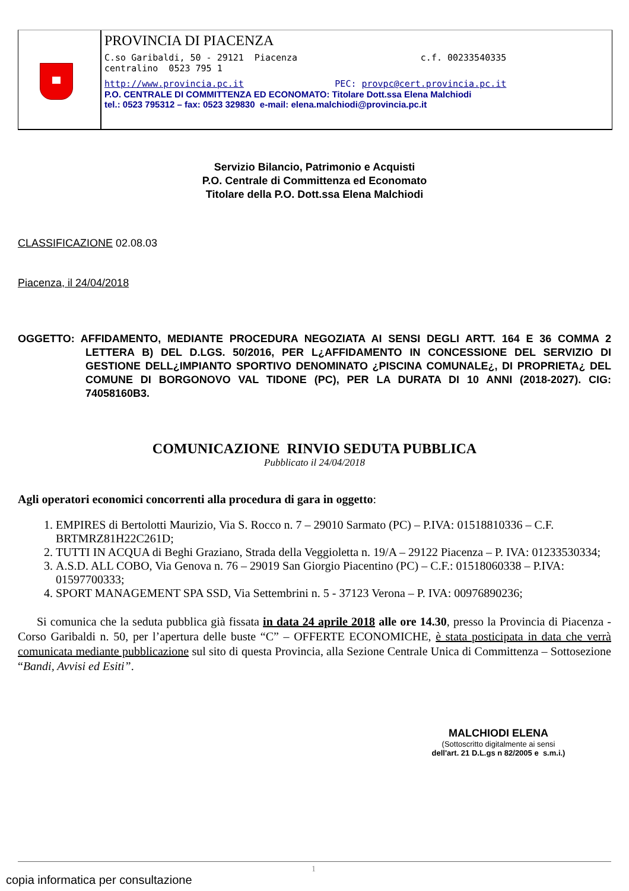PROVINCIA DI PIACENZA
C.so Garibaldi, 50 - 29121 Piacenza c.f. 00233540335
centralino 0523 795 1
http://www.provincia.pc.it PEC: provpc@cert.provincia.pc.it
P.O. CENTRALE DI COMMITTENZA ED ECONOMATO: Titolare Dott.ssa Elena Malchiodi
tel.: 0523 795312 – fax: 0523 329830 e-mail: elena.malchiodi@provincia.pc.it
Servizio Bilancio, Patrimonio e Acquisti
P.O. Centrale di Committenza ed Economato
Titolare della P.O. Dott.ssa Elena Malchiodi
CLASSIFICAZIONE 02.08.03
Piacenza, il 24/04/2018
OGGETTO: AFFIDAMENTO, MEDIANTE PROCEDURA NEGOZIATA AI SENSI DEGLI ARTT. 164 E 36 COMMA 2 LETTERA B) DEL D.LGS. 50/2016, PER L¿AFFIDAMENTO IN CONCESSIONE DEL SERVIZIO DI GESTIONE DELL¿IMPIANTO SPORTIVO DENOMINATO ¿PISCINA COMUNALE¿, DI PROPRIETA¿ DEL COMUNE DI BORGONOVO VAL TIDONE (PC), PER LA DURATA DI 10 ANNI (2018-2027). CIG: 74058160B3.
COMUNICAZIONE RINVIO SEDUTA PUBBLICA
Pubblicato il 24/04/2018
Agli operatori economici concorrenti alla procedura di gara in oggetto:
1. EMPIRES di Bertolotti Maurizio, Via S. Rocco n. 7 – 29010 Sarmato (PC) – P.IVA: 01518810336 – C.F. BRTMRZ81H22C261D;
2. TUTTI IN ACQUA di Beghi Graziano, Strada della Veggioletta n. 19/A – 29122 Piacenza – P. IVA: 01233530334;
3. A.S.D. ALL COBO, Via Genova n. 76 – 29019 San Giorgio Piacentino (PC) – C.F.: 01518060338 – P.IVA: 01597700333;
4. SPORT MANAGEMENT SPA SSD, Via Settembrini n. 5 - 37123 Verona – P. IVA: 00976890236;
Si comunica che la seduta pubblica già fissata in data 24 aprile 2018 alle ore 14.30, presso la Provincia di Piacenza - Corso Garibaldi n. 50, per l’apertura delle buste “C” – OFFERTE ECONOMICHE, è stata posticipata in data che verrà comunicata mediante pubblicazione sul sito di questa Provincia, alla Sezione Centrale Unica di Committenza – Sottosezione “Bandi, Avvisi ed Esiti”.
MALCHIODI ELENA
(Sottoscritto digitalmente ai sensi
dell'art. 21 D.L.gs n 82/2005 e s.m.i.)
1
copia informatica per consultazione